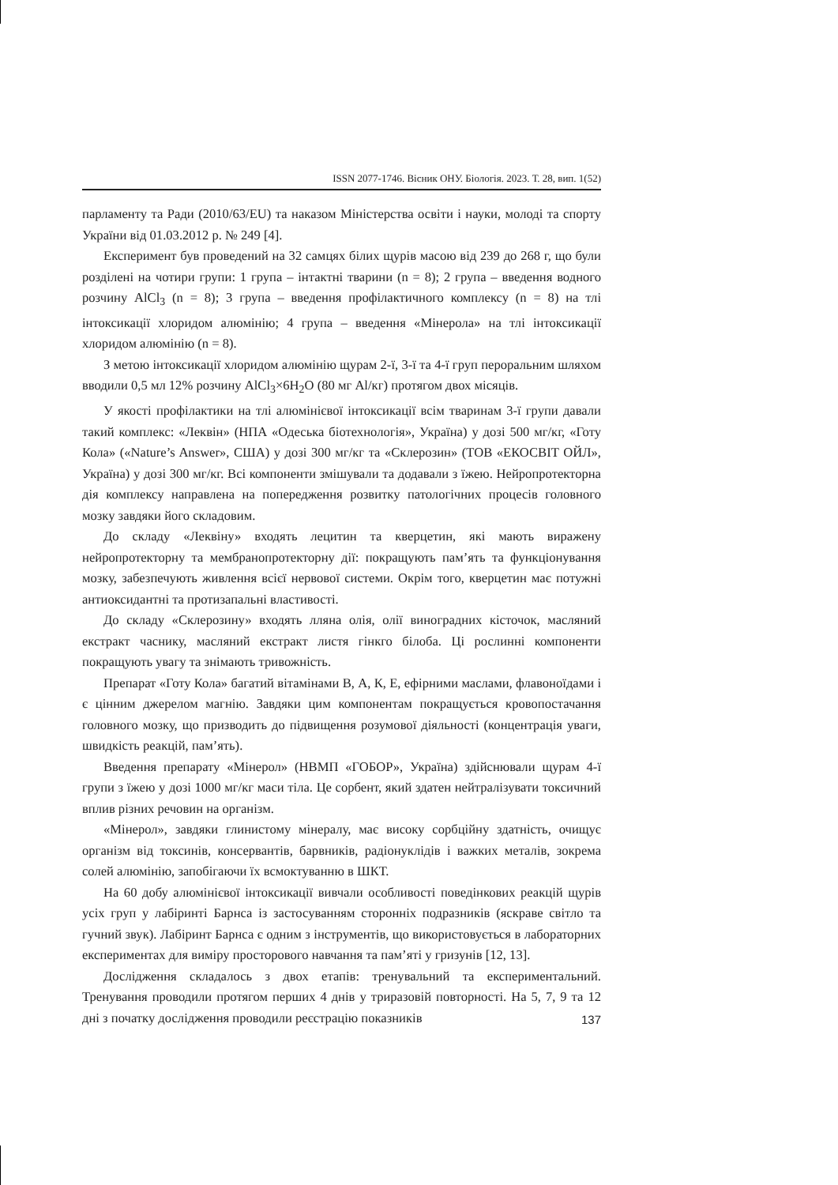ISSN 2077-1746. Вісник ОНУ. Біологія. 2023. Т. 28, вип. 1(52)
парламенту та Ради (2010/63/EU) та наказом Міністерства освіти і науки, молоді та спорту України від 01.03.2012 р. № 249 [4].
Експеримент був проведений на 32 самцях білих щурів масою від 239 до 268 г, що були розділені на чотири групи: 1 група – інтактні тварини (n = 8); 2 група – введення водного розчину AlCl<sub>3</sub> (n = 8); 3 група – введення профілактичного комплексу (n = 8) на тлі інтоксикації хлоридом алюмінію; 4 група – введення «Мінерола» на тлі інтоксикації хлоридом алюмінію (n = 8).
З метою інтоксикації хлоридом алюмінію щурам 2-ї, 3-ї та 4-ї груп пероральним шляхом вводили 0,5 мл 12% розчину AlCl<sub>3</sub>×6H<sub>2</sub>O (80 мг Al/кг) протягом двох місяців.
У якості профілактики на тлі алюмінієвої інтоксикації всім тваринам 3-ї групи давали такий комплекс: «Леквін» (НПА «Одеська біотехнологія», Україна) у дозі 500 мг/кг, «Готу Кола» («Nature’s Answer», США) у дозі 300 мг/кг та «Склерозин» (ТОВ «ЕКОСВІТ ОЙЛ», Україна) у дозі 300 мг/кг. Всі компоненти змішували та додавали з їжею. Нейропротекторна дія комплексу направлена на попередження розвитку патологічних процесів головного мозку завдяки його складовим.
До складу «Леквіну» входять лецитин та кверцетин, які мають виражену нейропротекторну та мембранопротекторну дії: покращують пам’ять та функціонування мозку, забезпечують живлення всієї нервової системи. Окрім того, кверцетин має потужні антиоксидантні та протизапальні властивості.
До складу «Склерозину» входять лляна олія, олії виноградних кісточок, масляний екстракт часнику, масляний екстракт листя гінкго білоба. Ці рослинні компоненти покращують увагу та знімають тривожність.
Препарат «Готу Кола» багатий вітамінами В, А, К, Е, ефірними маслами, флавоноїдами і є цінним джерелом магнію. Завдяки цим компонентам покращується кровопостачання головного мозку, що призводить до підвищення розумової діяльності (концентрація уваги, швидкість реакцій, пам’ять).
Введення препарату «Мінерол» (НВМП «ГОБОР», Україна) здійснювали щурам 4-ї групи з їжею у дозі 1000 мг/кг маси тіла. Це сорбент, який здатен нейтралізувати токсичний вплив різних речовин на організм.
«Мінерол», завдяки глинистому мінералу, має високу сорбційну здатність, очищує організм від токсинів, консервантів, барвників, радіонуклідів і важких металів, зокрема солей алюмінію, запобігаючи їх всмоктуванню в ШКТ.
На 60 добу алюмінієвої інтоксикації вивчали особливості поведінкових реакцій щурів усіх груп у лабіринті Барнса із застосуванням сторонніх подразників (яскраве світло та гучний звук). Лабіринт Барнса є одним з інструментів, що використовується в лабораторних експериментах для виміру просторового навчання та пам’яті у гризунів [12, 13].
Дослідження складалось з двох етапів: тренувальний та експериментальний. Тренування проводили протягом перших 4 днів у триразовій повторності. На 5, 7, 9 та 12 дні з початку дослідження проводили реєстрацію показників
137